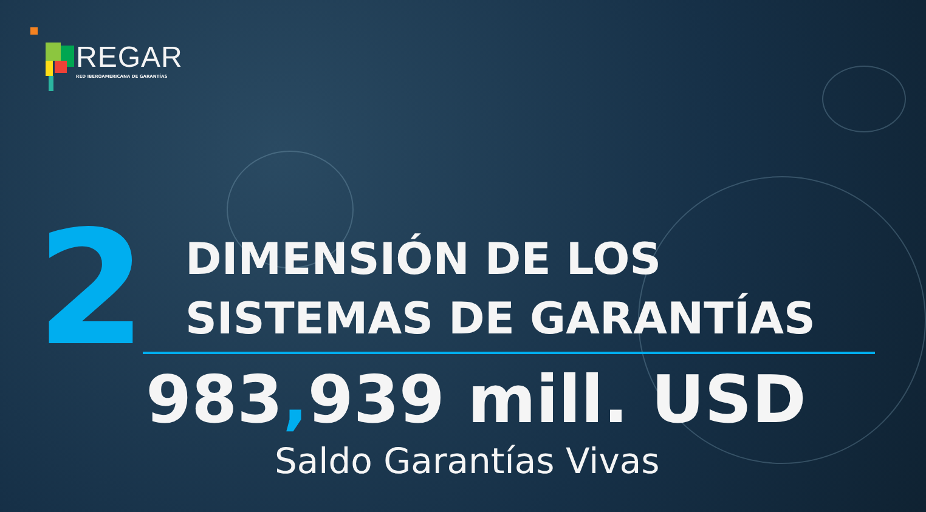REGAR
RED IBEROAMERICANA DE GARANTÍAS
2
DIMENSIÓN DE LOS
SISTEMAS DE GARANTÍAS
983, 939 mill. USD
Saldo Garantías Vivas